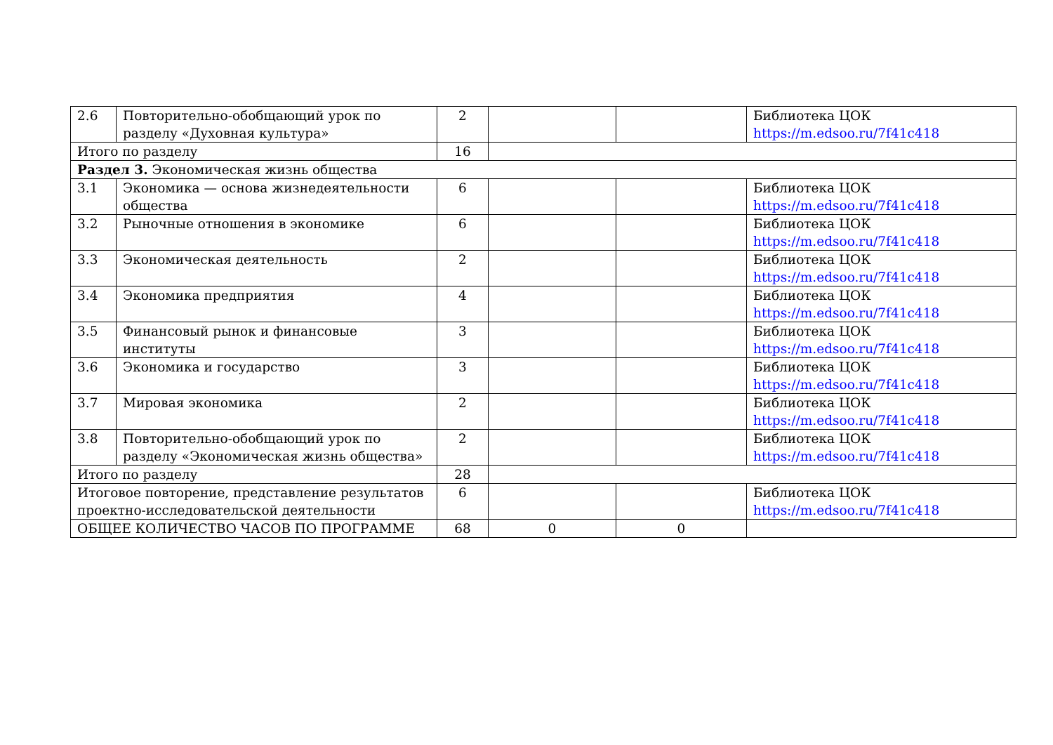| 2.6 | Повторительно-обобщающий урок по разделу «Духовная культура» | 2 | | | Библиотека ЦОК https://m.edsoo.ru/7f41c418 |
| Итого по разделу | | 16 | | | |
| Раздел 3. Экономическая жизнь общества | | | | | |
| 3.1 | Экономика — основа жизнедеятельности общества | 6 | | | Библиотека ЦОК https://m.edsoo.ru/7f41c418 |
| 3.2 | Рыночные отношения в экономике | 6 | | | Библиотека ЦОК https://m.edsoo.ru/7f41c418 |
| 3.3 | Экономическая деятельность | 2 | | | Библиотека ЦОК https://m.edsoo.ru/7f41c418 |
| 3.4 | Экономика предприятия | 4 | | | Библиотека ЦОК https://m.edsoo.ru/7f41c418 |
| 3.5 | Финансовый рынок и финансовые институты | 3 | | | Библиотека ЦОК https://m.edsoo.ru/7f41c418 |
| 3.6 | Экономика и государство | 3 | | | Библиотека ЦОК https://m.edsoo.ru/7f41c418 |
| 3.7 | Мировая экономика | 2 | | | Библиотека ЦОК https://m.edsoo.ru/7f41c418 |
| 3.8 | Повторительно-обобщающий урок по разделу «Экономическая жизнь общества» | 2 | | | Библиотека ЦОК https://m.edsoo.ru/7f41c418 |
| Итого по разделу | | 28 | | | |
| Итоговое повторение, представление результатов проектно-исследовательской деятельности | | 6 | | | Библиотека ЦОК https://m.edsoo.ru/7f41c418 |
| ОБЩЕЕ КОЛИЧЕСТВО ЧАСОВ ПО ПРОГРАММЕ | | 68 | 0 | 0 | |